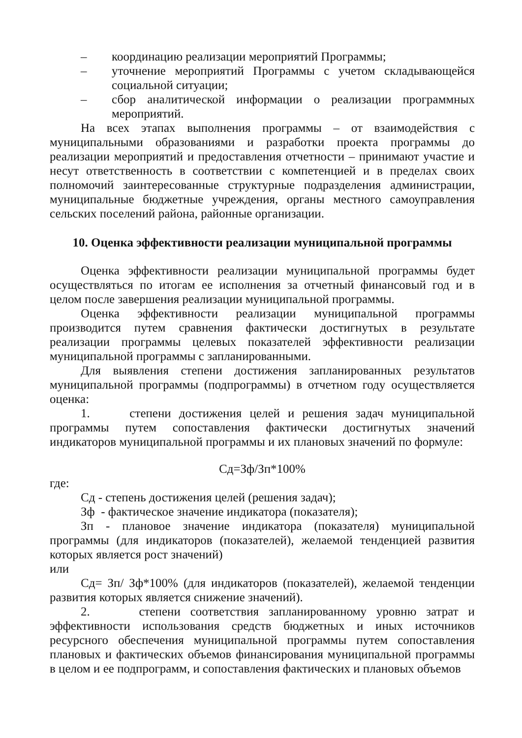– координацию реализации мероприятий Программы;
– уточнение мероприятий Программы с учетом складывающейся социальной ситуации;
– сбор аналитической информации о реализации программных мероприятий.
На всех этапах выполнения программы – от взаимодействия с муниципальными образованиями и разработки проекта программы до реализации мероприятий и предоставления отчетности – принимают участие и несут ответственность в соответствии с компетенцией и в пределах своих полномочий заинтересованные структурные подразделения администрации, муниципальные бюджетные учреждения, органы местного самоуправления сельских поселений района, районные организации.
10. Оценка эффективности реализации муниципальной программы
Оценка эффективности реализации муниципальной программы будет осуществляться по итогам ее исполнения за отчетный финансовый год и в целом после завершения реализации муниципальной программы.
Оценка эффективности реализации муниципальной программы производится путем сравнения фактически достигнутых в результате реализации программы целевых показателей эффективности реализации муниципальной программы с запланированными.
Для выявления степени достижения запланированных результатов муниципальной программы (подпрограммы) в отчетном году осуществляется оценка:
1. степени достижения целей и решения задач муниципальной программы путем сопоставления фактически достигнутых значений индикаторов муниципальной программы и их плановых значений по формуле:
Сд=Зф/Зп*100%
где:
Сд - степень достижения целей (решения задач);
Зф - фактическое значение индикатора (показателя);
Зп - плановое значение индикатора (показателя) муниципальной программы (для индикаторов (показателей), желаемой тенденцией развития которых является рост значений)
или
Сд= Зп/ Зф*100% (для индикаторов (показателей), желаемой тенденции развития которых является снижение значений).
2. степени соответствия запланированному уровню затрат и эффективности использования средств бюджетных и иных источников ресурсного обеспечения муниципальной программы путем сопоставления плановых и фактических объемов финансирования муниципальной программы в целом и ее подпрограмм, и сопоставления фактических и плановых объемов